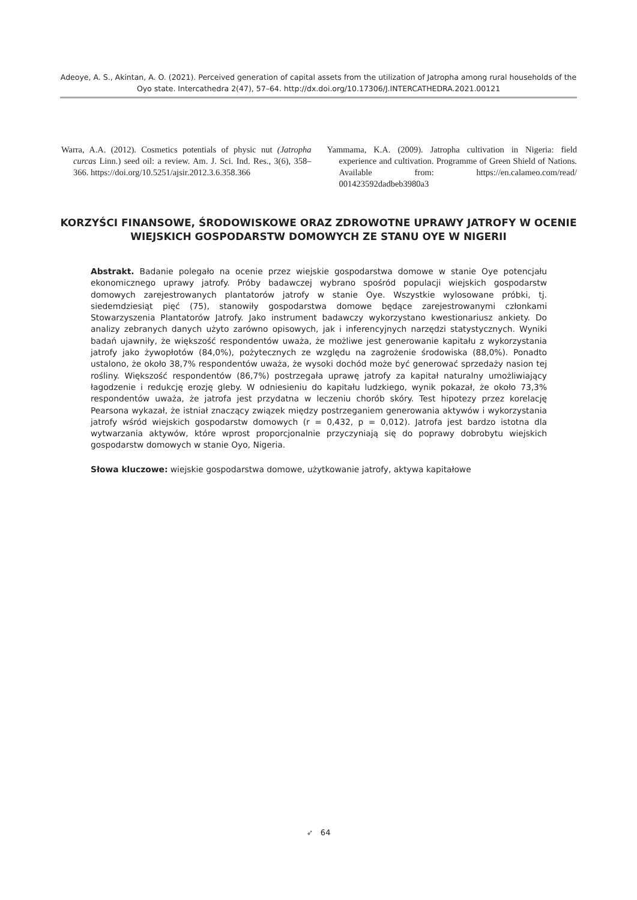Adeoye, A. S., Akintan, A. O. (2021). Perceived generation of capital assets from the utilization of Jatropha among rural households of the Oyo state. Intercathedra 2(47), 57–64. http://dx.doi.org/10.17306/J.INTERCATHEDRA.2021.00121
Warra, A.A. (2012). Cosmetics potentials of physic nut (Jatropha curcas Linn.) seed oil: a review. Am. J. Sci. Ind. Res., 3(6), 358–366. https://doi.org/10.5251/ajsir.2012.3.6.358.366
Yammama, K.A. (2009). Jatropha cultivation in Nigeria: field experience and cultivation. Programme of Green Shield of Nations. Available from: https://en.calameo.com/read/ 001423592dadbeb3980a3
KORZYŚCI FINANSOWE, ŚRODOWISKOWE ORAZ ZDROWOTNE UPRAWY JATROFY W OCENIE WIEJSKICH GOSPODARSTW DOMOWYCH ZE STANU OYE W NIGERII
Abstrakt. Badanie polegało na ocenie przez wiejskie gospodarstwa domowe w stanie Oye potencjału ekonomicznego uprawy jatrofy. Próby badawczej wybrano spośród populacji wiejskich gospodarstw domowych zarejestrowanych plantatorów jatrofy w stanie Oye. Wszystkie wylosowane próbki, tj. siedemdziesiąt pięć (75), stanowiły gospodarstwa domowe będące zarejestrowanymi członkami Stowarzyszenia Plantatorów Jatrofy. Jako instrument badawczy wykorzystano kwestionariusz ankiety. Do analizy zebranych danych użyto zarówno opisowych, jak i inferencyjnych narzędzi statystycznych. Wyniki badań ujawniły, że większość respondentów uważa, że możliwe jest generowanie kapitału z wykorzystania jatrofy jako żywopłotów (84,0%), pożytecznych ze względu na zagrożenie środowiska (88,0%). Ponadto ustalono, że około 38,7% respondentów uważa, że wysoki dochód może być generować sprzedaży nasion tej rośliny. Większość respondentów (86,7%) postrzegała uprawę jatrofy za kapitał naturalny umożliwiający łagodzenie i redukcję erozję gleby. W odniesieniu do kapitału ludzkiego, wynik pokazał, że około 73,3% respondentów uważa, że jatrofa jest przydatna w leczeniu chorób skóry. Test hipotezy przez korelację Pearsona wykazał, że istniał znaczący związek między postrzeganiem generowania aktywów i wykorzystania jatrofy wśród wiejskich gospodarstw domowych (r = 0,432, p = 0,012). Jatrofa jest bardzo istotna dla wytwarzania aktywów, które wprost proporcjonalnie przyczyniają się do poprawy dobrobytu wiejskich gospodarstw domowych w stanie Oyo, Nigeria.
Słowa kluczowe: wiejskie gospodarstwa domowe, użytkowanie jatrofy, aktywa kapitałowe
➶ 64